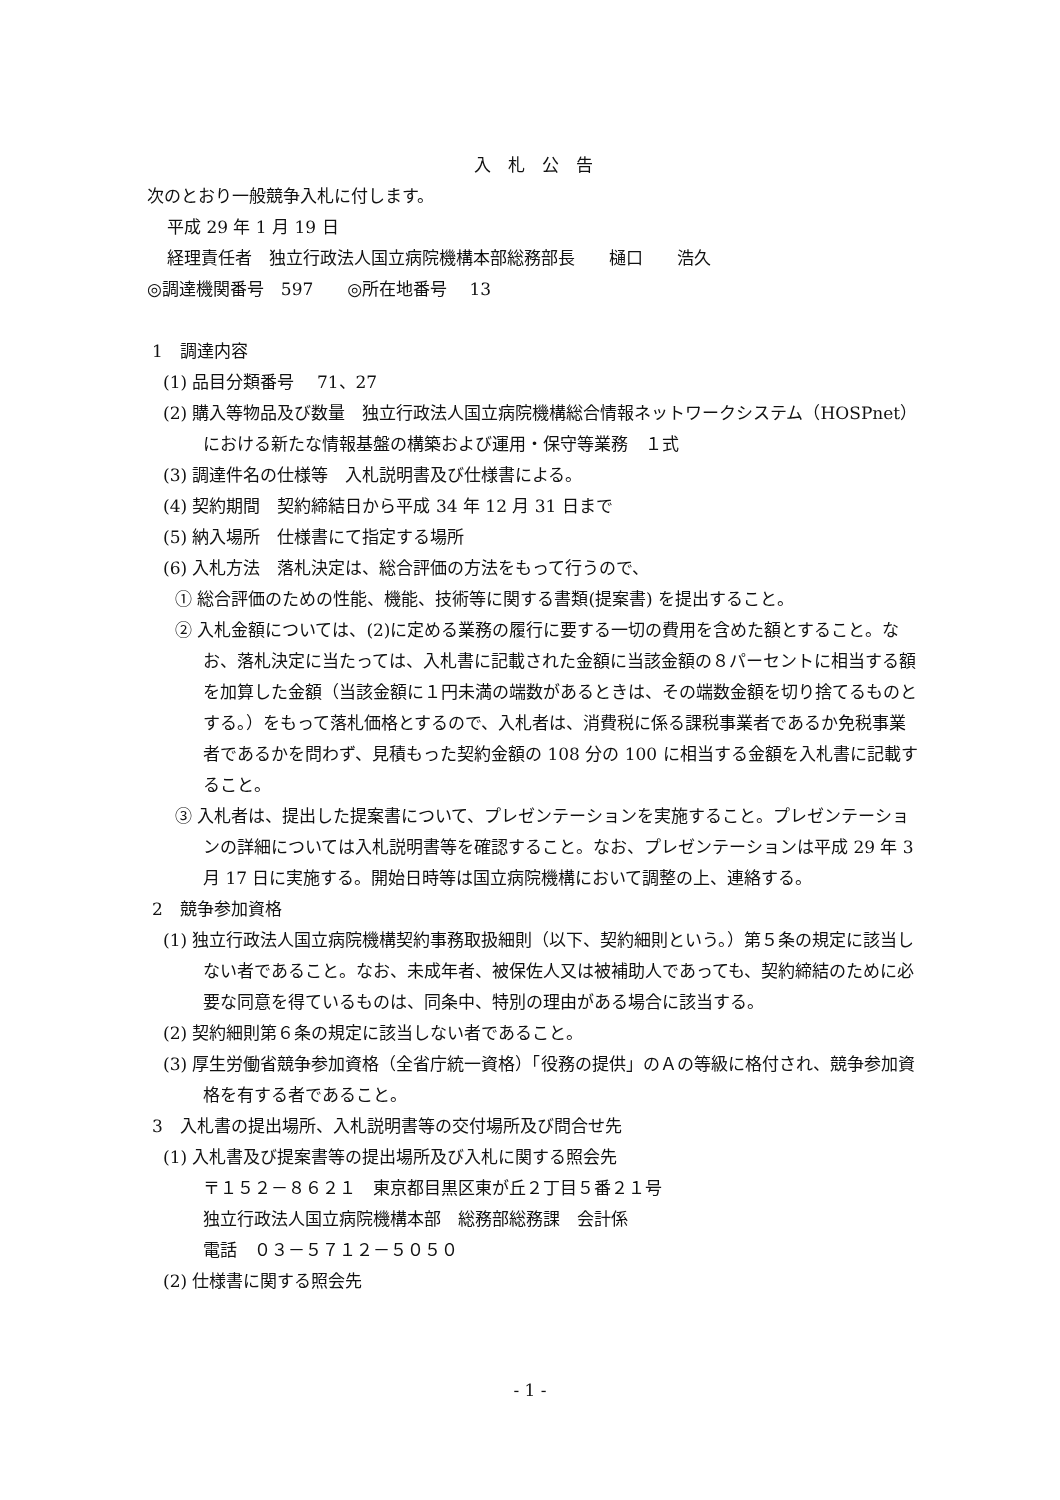入　札　公　告
次のとおり一般競争入札に付します。
平成 29 年 1 月 19 日
経理責任者　独立行政法人国立病院機構本部総務部長　　樋口　　浩久
◎調達機関番号　597　　◎所在地番号　 13
1　調達内容
(1) 品目分類番号　 71、27
(2) 購入等物品及び数量　独立行政法人国立病院機構総合情報ネットワークシステム（HOSPnet）における新たな情報基盤の構築および運用・保守等業務　１式
(3) 調達件名の仕様等　入札説明書及び仕様書による。
(4) 契約期間　契約締結日から平成 34 年 12 月 31 日まで
(5) 納入場所　仕様書にて指定する場所
(6) 入札方法　落札決定は、総合評価の方法をもって行うので、
① 総合評価のための性能、機能、技術等に関する書類(提案書) を提出すること。
② 入札金額については、(2)に定める業務の履行に要する一切の費用を含めた額とすること。なお、落札決定に当たっては、入札書に記載された金額に当該金額の８パーセントに相当する額を加算した金額（当該金額に１円未満の端数があるときは、その端数金額を切り捨てるものとする。）をもって落札価格とするので、入札者は、消費税に係る課税事業者であるか免税事業者であるかを問わず、見積もった契約金額の 108 分の 100 に相当する金額を入札書に記載すること。
③ 入札者は、提出した提案書について、プレゼンテーションを実施すること。プレゼンテーションの詳細については入札説明書等を確認すること。なお、プレゼンテーションは平成 29 年 3 月 17 日に実施する。開始日時等は国立病院機構において調整の上、連絡する。
2　競争参加資格
(1) 独立行政法人国立病院機構契約事務取扱細則（以下、契約細則という。）第５条の規定に該当しない者であること。なお、未成年者、被保佐人又は被補助人であっても、契約締結のために必要な同意を得ているものは、同条中、特別の理由がある場合に該当する。
(2) 契約細則第６条の規定に該当しない者であること。
(3) 厚生労働省競争参加資格（全省庁統一資格）「役務の提供」のＡの等級に格付され、競争参加資格を有する者であること。
3　入札書の提出場所、入札説明書等の交付場所及び問合せ先
(1) 入札書及び提案書等の提出場所及び入札に関する照会先
〒１５２－８６２１　東京都目黒区東が丘２丁目５番２１号
独立行政法人国立病院機構本部　総務部総務課　会計係
電話　０３－５７１２－５０５０
(2) 仕様書に関する照会先
- 1 -